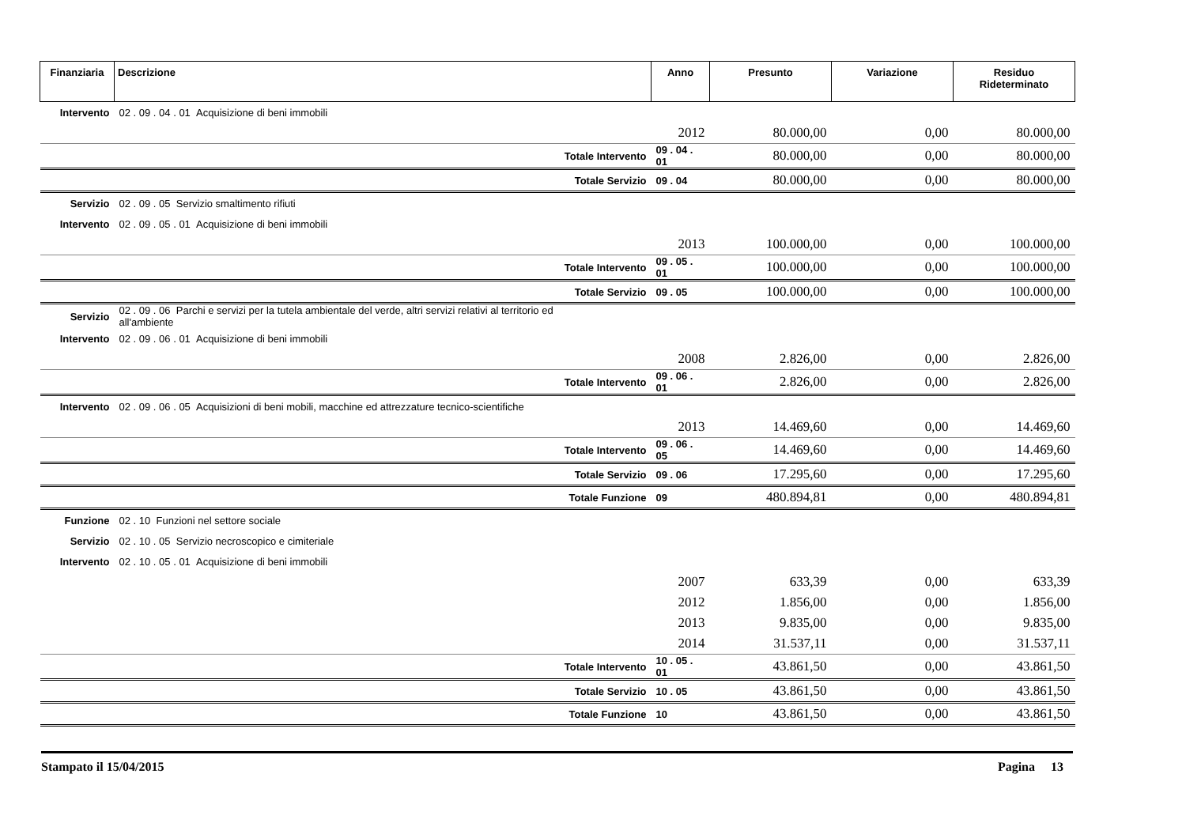| Finanziaria | Descrizione | Anno | Presunto | Variazione | Residuo Rideterminato |
| --- | --- | --- | --- | --- | --- |
| Intervento | 02 . 09 . 04 . 01 Acquisizione di beni immobili | | | | |
| | | 2012 | 80.000,00 | 0,00 | 80.000,00 |
| | Totale Intervento | 09 . 04 . 01 | 80.000,00 | 0,00 | 80.000,00 |
| | Totale Servizio | 09 . 04 | 80.000,00 | 0,00 | 80.000,00 |
| Servizio | 02 . 09 . 05 Servizio smaltimento rifiuti | | | | |
| Intervento | 02 . 09 . 05 . 01 Acquisizione di beni immobili | | | | |
| | | 2013 | 100.000,00 | 0,00 | 100.000,00 |
| | Totale Intervento | 09 . 05 . 01 | 100.000,00 | 0,00 | 100.000,00 |
| | Totale Servizio | 09 . 05 | 100.000,00 | 0,00 | 100.000,00 |
| Servizio | 02 . 09 . 06 Parchi e servizi per la tutela ambientale del verde, altri servizi relativi al territorio ed all'ambiente | | | | |
| Intervento | 02 . 09 . 06 . 01 Acquisizione di beni immobili | | | | |
| | | 2008 | 2.826,00 | 0,00 | 2.826,00 |
| | Totale Intervento | 09 . 06 . 01 | 2.826,00 | 0,00 | 2.826,00 |
| Intervento | 02 . 09 . 06 . 05 Acquisizioni di beni mobili, macchine ed attrezzature tecnico-scientifiche | | | | |
| | | 2013 | 14.469,60 | 0,00 | 14.469,60 |
| | Totale Intervento | 09 . 06 . 05 | 14.469,60 | 0,00 | 14.469,60 |
| | Totale Servizio | 09 . 06 | 17.295,60 | 0,00 | 17.295,60 |
| | Totale Funzione | 09 | 480.894,81 | 0,00 | 480.894,81 |
| Funzione | 02 . 10 Funzioni nel settore sociale | | | | |
| Servizio | 02 . 10 . 05 Servizio necroscopico e cimiteriale | | | | |
| Intervento | 02 . 10 . 05 . 01 Acquisizione di beni immobili | | | | |
| | | 2007 | 633,39 | 0,00 | 633,39 |
| | | 2012 | 1.856,00 | 0,00 | 1.856,00 |
| | | 2013 | 9.835,00 | 0,00 | 9.835,00 |
| | | 2014 | 31.537,11 | 0,00 | 31.537,11 |
| | Totale Intervento | 10 . 05 . 01 | 43.861,50 | 0,00 | 43.861,50 |
| | Totale Servizio | 10 . 05 | 43.861,50 | 0,00 | 43.861,50 |
| | Totale Funzione | 10 | 43.861,50 | 0,00 | 43.861,50 |
Stampato il 15/04/2015 Pagina 13